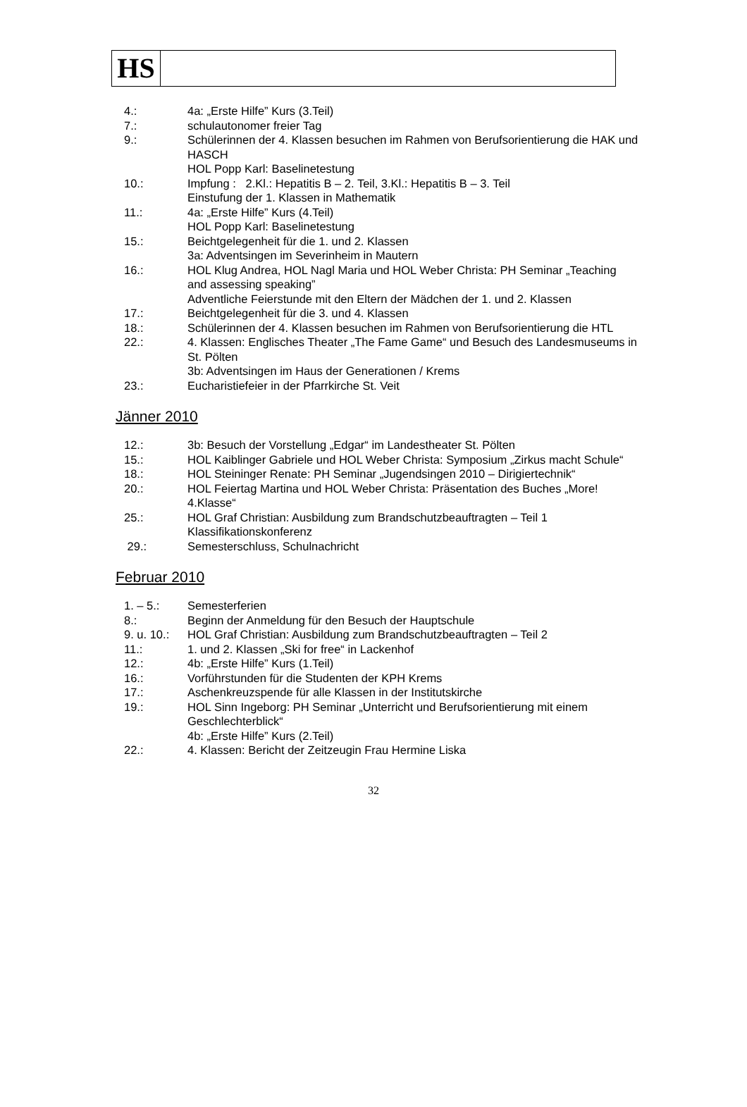HS
4.: 4a: „Erste Hilfe” Kurs (3.Teil)
7.: schulautonomer freier Tag
9.: Schülerinnen der 4. Klassen besuchen im Rahmen von Berufsorientierung die HAK und HASCH
HOL Popp Karl: Baselinetestung
10.: Impfung : 2.Kl.: Hepatitis B – 2. Teil, 3.Kl.: Hepatitis B – 3. Teil
Einstufung der 1. Klassen in Mathematik
11.: 4a: „Erste Hilfe” Kurs (4.Teil)
HOL Popp Karl: Baselinetestung
15.: Beichtgelegenheit für die 1. und 2. Klassen
3a: Adventsingen im Severinheim in Mautern
16.: HOL Klug Andrea, HOL Nagl Maria und HOL Weber Christa: PH Seminar „Teaching and assessing speaking”
Adventliche Feierstunde mit den Eltern der Mädchen der 1. und 2. Klassen
17.: Beichtgelegenheit für die 3. und 4. Klassen
18.: Schülerinnen der 4. Klassen besuchen im Rahmen von Berufsorientierung die HTL
22.: 4. Klassen: Englisches Theater „The Fame Game“ und Besuch des Landesmuseums in St. Pölten
3b: Adventsingen im Haus der Generationen / Krems
23.: Eucharistiefeier in der Pfarrkirche St. Veit
Jänner 2010
12.: 3b: Besuch der Vorstellung „Edgar“ im Landestheater St. Pölten
15.: HOL Kaiblinger Gabriele und HOL Weber Christa: Symposium „Zirkus macht Schule“
18.: HOL Steininger Renate: PH Seminar „Jugendsingen 2010 – Dirigiertechnik“
20.: HOL Feiertag Martina und HOL Weber Christa: Präsentation des Buches „More! 4.Klasse“
25.: HOL Graf Christian: Ausbildung zum Brandschutzbeauftragten – Teil 1
Klassifikationskonferenz
29.: Semesterschluss, Schulnachricht
Februar 2010
1. – 5.: Semesterferien
8.: Beginn der Anmeldung für den Besuch der Hauptschule
9. u. 10.:
HOL Graf Christian: Ausbildung zum Brandschutzbeauftragten – Teil 2
11.: 1. und 2. Klassen „Ski for free“ in Lackenhof
12.: 4b: „Erste Hilfe” Kurs (1.Teil)
16.: Vorführstunden für die Studenten der KPH Krems
17.: Aschenkreuzspende für alle Klassen in der Institutskirche
19.: HOL Sinn Ingeborg: PH Seminar „Unterricht und Berufsorientierung mit einem Geschlechterblick“
4b: „Erste Hilfe” Kurs (2.Teil)
22.: 4. Klassen: Bericht der Zeitzeugin Frau Hermine Liska
32